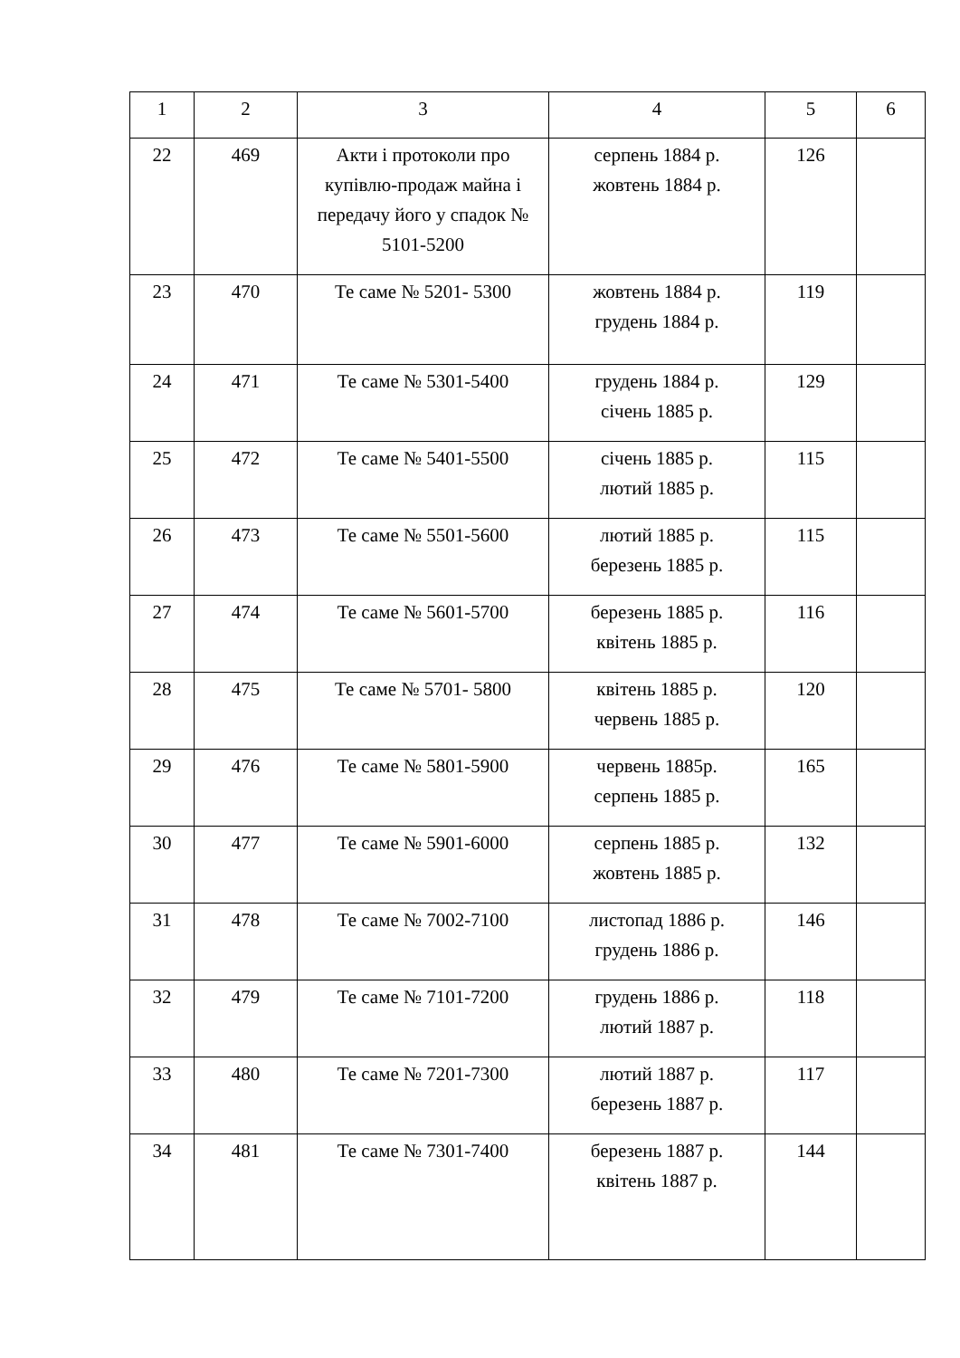| 1 | 2 | 3 | 4 | 5 | 6 |
| 22 | 469 | Акти і протоколи про купівлю-продаж майна і передачу його у спадок № 5101-5200 | серпень 1884 р. жовтень 1884 р. | 126 | |
| 23 | 470 | Те саме № 5201- 5300 | жовтень 1884 р. грудень 1884 р. | 119 | |
| 24 | 471 | Те саме № 5301-5400 | грудень 1884 р. січень 1885 р. | 129 | |
| 25 | 472 | Те саме № 5401-5500 | січень 1885 р. лютий 1885 р. | 115 | |
| 26 | 473 | Те саме № 5501-5600 | лютий 1885 р. березень 1885 р. | 115 | |
| 27 | 474 | Те саме № 5601-5700 | березень 1885 р. квітень 1885 р. | 116 | |
| 28 | 475 | Те саме № 5701- 5800 | квітень 1885 р. червень 1885 р. | 120 | |
| 29 | 476 | Те саме № 5801-5900 | червень 1885р. серпень 1885 р. | 165 | |
| 30 | 477 | Те саме № 5901-6000 | серпень 1885 р. жовтень 1885 р. | 132 | |
| 31 | 478 | Те саме № 7002-7100 | листопад 1886 р. грудень 1886 р. | 146 | |
| 32 | 479 | Те саме № 7101-7200 | грудень 1886 р. лютий 1887 р. | 118 | |
| 33 | 480 | Те саме № 7201-7300 | лютий 1887 р. березень 1887 р. | 117 | |
| 34 | 481 | Те саме № 7301-7400 | березень 1887 р. квітень 1887 р. | 144 | |